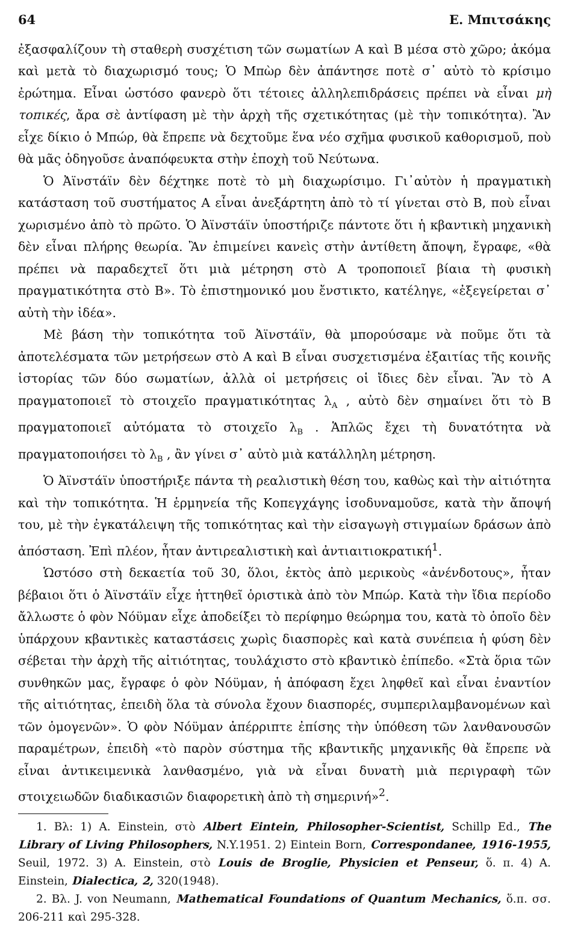64 Ε. Μπιτσάκης
ἐξασφαλίζουν τὴ σταθερὴ συσχέτιση τῶν σωματίων Α καὶ Β μέσα στὸ χῶρο; ἀκόμα καὶ μετὰ τὸ διαχωρισμό τους; Ὁ Μπὼρ δὲν ἀπάντησε ποτὲ σ᾽ αὐτὸ τὸ κρίσιμο ἐρώτημα. Εἶναι ὡστόσο φανερὸ ὅτι τέτοιες ἀλληλεπιδράσεις πρέπει νὰ εἶναι μὴ τοπικές, ἄρα σὲ ἀντίφαση μὲ τὴν ἀρχὴ τῆς σχετικότητας (μὲ τὴν τοπικότητα). Ἂν εἶχε δίκιο ὁ Μπώρ, θὰ ἔπρεπε νὰ δεχτοῦμε ἕνα νέο σχῆμα φυσικοῦ καθορισμοῦ, ποὺ θὰ μᾶς ὁδηγοῦσε ἀναπόφευκτα στὴν ἐποχὴ τοῦ Νεύτωνα.
Ὁ Ἀϊνστάϊν δὲν δέχτηκε ποτὲ τὸ μὴ διαχωρίσιμο. Γι᾽αὐτὸν ἡ πραγματικὴ κατάσταση τοῦ συστήματος Α εἶναι ἀνεξάρτητη ἀπὸ τὸ τί γίνεται στὸ Β, ποὺ εἶναι χωρισμένο ἀπὸ τὸ πρῶτο. Ὁ Ἀϊνστάϊν ὑποστήριζε πάντοτε ὅτι ἡ κβαντικὴ μηχανικὴ δὲν εἶναι πλήρης θεωρία. Ἂν ἐπιμείνει κανεὶς στὴν ἀντίθετη ἄποψη, ἔγραφε, «θὰ πρέπει νὰ παραδεχτεῖ ὅτι μιὰ μέτρηση στὸ Α τροποποιεῖ βίαια τὴ φυσικὴ πραγματικότητα στὸ Β». Τὸ ἐπιστημονικό μου ἔνστικτο, κατέληγε, «ἐξεγείρεται σ᾽ αὐτὴ τὴν ἰδέα».
Μὲ βάση τὴν τοπικότητα τοῦ Ἀϊνστάϊν, θὰ μπορούσαμε νὰ ποῦμε ὅτι τὰ ἀποτελέσματα τῶν μετρήσεων στὸ Α καὶ Β εἶναι συσχετισμένα ἐξαιτίας τῆς κοινῆς ἱστορίας τῶν δύο σωματίων, ἀλλὰ οἱ μετρήσεις οἱ ἴδιες δὲν εἶναι. Ἂν τὸ Α πραγματοποιεῖ τὸ στοιχεῖο πραγματικότητας λ<sub>A</sub> , αὐτὸ δὲν σημαίνει ὅτι τὸ Β πραγματοποιεῖ αὐτόματα τὸ στοιχεῖο λ<sub>B</sub> . Ἁπλῶς ἔχει τὴ δυνατότητα νὰ πραγματοποιήσει τὸ λ<sub>B</sub> , ἂν γίνει σ᾽ αὐτὸ μιὰ κατάλληλη μέτρηση.
Ὁ Ἀϊνστάϊν ὑποστήριξε πάντα τὴ ρεαλιστικὴ θέση του, καθὼς καὶ τὴν αἰτιότητα καὶ τὴν τοπικότητα. Ἡ ἑρμηνεία τῆς Κοπεγχάγης ἰσοδυναμοῦσε, κατὰ τὴν ἄποψή του, μὲ τὴν ἐγκατάλειψη τῆς τοπικότητας καὶ τὴν εἰσαγωγὴ στιγμαίων δράσων ἀπὸ ἀπόσταση. Ἐπὶ πλέον, ἦταν ἀντιρεαλιστικὴ καὶ ἀντιαιτιοκρατική<sup>1</sup>.
Ὡστόσο στὴ δεκαετία τοῦ 30, ὅλοι, ἐκτὸς ἀπὸ μερικοὺς «ἀνένδοτους», ἦταν βέβαιοι ὅτι ὁ Ἀϊνστάϊν εἶχε ἡττηθεῖ ὁριστικὰ ἀπὸ τὸν Μπώρ. Κατὰ τὴν ἴδια περίοδο ἄλλωστε ὁ φὸν Νόϋμαν εἶχε ἀποδείξει τὸ περίφημο θεώρημα του, κατὰ τὸ ὁποῖο δὲν ὑπάρχουν κβαντικὲς καταστάσεις χωρὶς διασπορὲς καὶ κατὰ συνέπεια ἡ φύση δὲν σέβεται τὴν ἀρχὴ τῆς αἰτιότητας, τουλάχιστο στὸ κβαντικὸ ἐπίπεδο. «Στὰ ὅρια τῶν συνθηκῶν μας, ἔγραφε ὁ φὸν Νόϋμαν, ἡ ἀπόφαση ἔχει ληφθεῖ καὶ εἶναι ἐναντίον τῆς αἰτιότητας, ἐπειδὴ ὅλα τὰ σύνολα ἔχουν διασπορές, συμπεριλαμβανομένων καὶ τῶν ὁμογενῶν». Ὁ φὸν Νόϋμαν ἀπέρριπτε ἐπίσης τὴν ὑπόθεση τῶν λανθανουσῶν παραμέτρων, ἐπειδὴ «τὸ παρὸν σύστημα τῆς κβαντικῆς μηχανικῆς θὰ ἔπρεπε νὰ εἶναι ἀντικειμενικὰ λανθασμένο, γιὰ νὰ εἶναι δυνατὴ μιὰ περιγραφὴ τῶν στοιχειωδῶν διαδικασιῶν διαφορετικὴ ἀπὸ τὴ σημερινή»<sup>2</sup>.
1. Βλ: 1) A. Einstein, στὸ Albert Eintein, Philosopher-Scientist, Schillp Ed., The Library of Living Philosophers, N.Y.1951. 2) Eintein Born, Correspondanee, 1916-1955, Seuil, 1972. 3) A. Einstein, στὸ Louis de Broglie, Physicien et Penseur, ὅ. π. 4) A. Einstein, Dialectica, 2, 320(1948).
2. Βλ. J. von Neumann, Mathematical Foundations of Quantum Mechanics, ὅ.π. σσ. 206-211 καὶ 295-328.